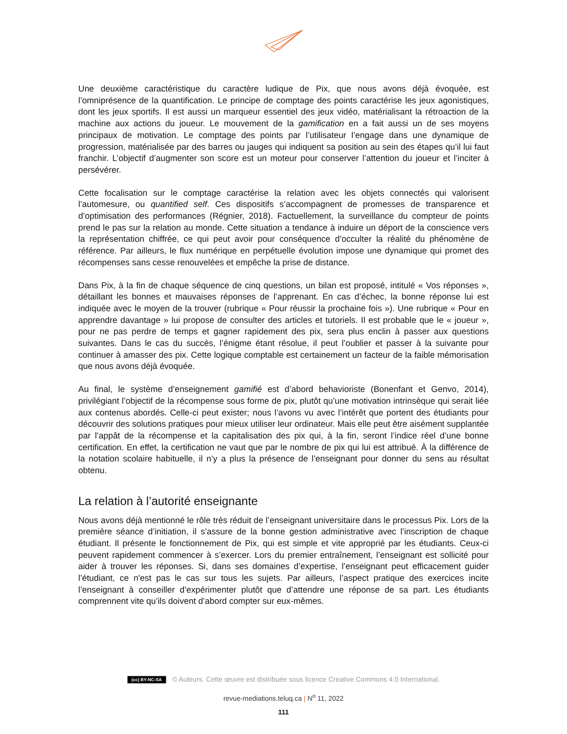Une deuxième caractéristique du caractère ludique de Pix, que nous avons déjà évoquée, est l’omniprésence de la quantification. Le principe de comptage des points caractérise les jeux agonistiques, dont les jeux sportifs. Il est aussi un marqueur essentiel des jeux vidéo, matérialisant la rétroaction de la machine aux actions du joueur. Le mouvement de la gamification en a fait aussi un de ses moyens principaux de motivation. Le comptage des points par l’utilisateur l’engage dans une dynamique de progression, matérialisée par des barres ou jauges qui indiquent sa position au sein des étapes qu’il lui faut franchir. L’objectif d’augmenter son score est un moteur pour conserver l’attention du joueur et l’inciter à persévérer.
Cette focalisation sur le comptage caractérise la relation avec les objets connectés qui valorisent l’automesure, ou quantified self. Ces dispositifs s’accompagnent de promesses de transparence et d’optimisation des performances (Régnier, 2018). Factuellement, la surveillance du compteur de points prend le pas sur la relation au monde. Cette situation a tendance à induire un déport de la conscience vers la représentation chiffrée, ce qui peut avoir pour conséquence d’occulter la réalité du phénomène de référence. Par ailleurs, le flux numérique en perpétuelle évolution impose une dynamique qui promet des récompenses sans cesse renouvelées et empêche la prise de distance.
Dans Pix, à la fin de chaque séquence de cinq questions, un bilan est proposé, intitulé « Vos réponses », détaillant les bonnes et mauvaises réponses de l’apprenant. En cas d’échec, la bonne réponse lui est indiquée avec le moyen de la trouver (rubrique « Pour réussir la prochaine fois »). Une rubrique « Pour en apprendre davantage » lui propose de consulter des articles et tutoriels. Il est probable que le « joueur », pour ne pas perdre de temps et gagner rapidement des pix, sera plus enclin à passer aux questions suivantes. Dans le cas du succès, l’énigme étant résolue, il peut l’oublier et passer à la suivante pour continuer à amasser des pix. Cette logique comptable est certainement un facteur de la faible mémorisation que nous avons déjà évoquée.
Au final, le système d’enseignement gamifié est d’abord behavioriste (Bonenfant et Genvo, 2014), privilégiant l’objectif de la récompense sous forme de pix, plutôt qu’une motivation intrinsèque qui serait liée aux contenus abordés. Celle-ci peut exister; nous l’avons vu avec l’intérêt que portent des étudiants pour découvrir des solutions pratiques pour mieux utiliser leur ordinateur. Mais elle peut être aisément supplantée par l’appât de la récompense et la capitalisation des pix qui, à la fin, seront l’indice réel d’une bonne certification. En effet, la certification ne vaut que par le nombre de pix qui lui est attribué. À la différence de la notation scolaire habituelle, il n’y a plus la présence de l’enseignant pour donner du sens au résultat obtenu.
La relation à l’autorité enseignante
Nous avons déjà mentionné le rôle très réduit de l’enseignant universitaire dans le processus Pix. Lors de la première séance d’initiation, il s’assure de la bonne gestion administrative avec l’inscription de chaque étudiant. Il présente le fonctionnement de Pix, qui est simple et vite approprié par les étudiants. Ceux-ci peuvent rapidement commencer à s’exercer. Lors du premier entraînement, l’enseignant est sollicité pour aider à trouver les réponses. Si, dans ses domaines d’expertise, l’enseignant peut efficacement guider l’étudiant, ce n'est pas le cas sur tous les sujets. Par ailleurs, l’aspect pratique des exercices incite l’enseignant à conseiller d’expérimenter plutôt que d’attendre une réponse de sa part. Les étudiants comprennent vite qu’ils doivent d’abord compter sur eux-mêmes.
(cc) BY-NC-SA © Auteurs. Cette œuvre est distribuée sous licence Creative Commons 4.0 International.
revue-mediations.teluq.ca | N<sup>o</sup> 11, 2022
111